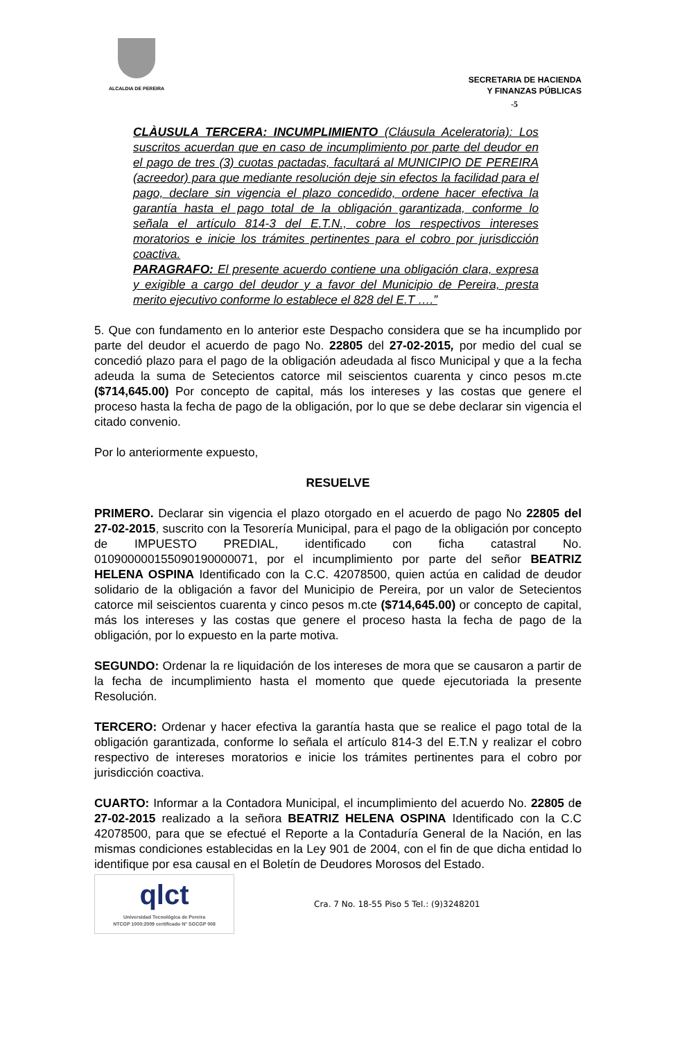ALCALDIA DE PEREIRA
SECRETARIA DE HACIENDA
Y FINANZAS PÚBLICAS
-5
CLÀUSULA TERCERA: INCUMPLIMIENTO (Cláusula Aceleratoria): Los suscritos acuerdan que en caso de incumplimiento por parte del deudor en el pago de tres (3) cuotas pactadas, facultará al MUNICIPIO DE PEREIRA (acreedor) para que mediante resolución deje sin efectos la facilidad para el pago, declare sin vigencia el plazo concedido, ordene hacer efectiva la garantía hasta el pago total de la obligación garantizada, conforme lo señala el artículo 814-3 del E.T.N., cobre los respectivos intereses moratorios e inicie los trámites pertinentes para el cobro por jurisdicción coactiva.
PARAGRAFO: El presente acuerdo contiene una obligación clara, expresa y exigible a cargo del deudor y a favor del Municipio de Pereira, presta merito ejecutivo conforme lo establece el 828 del E.T ….”
5. Que con fundamento en lo anterior este Despacho considera que se ha incumplido por parte del deudor el acuerdo de pago No. 22805 del 27-02-2015, por medio del cual se concedió plazo para el pago de la obligación adeudada al fisco Municipal y que a la fecha adeuda la suma de Setecientos catorce mil seiscientos cuarenta y cinco pesos m.cte ($714,645.00) Por concepto de capital, más los intereses y las costas que genere el proceso hasta la fecha de pago de la obligación, por lo que se debe declarar sin vigencia el citado convenio.
Por lo anteriormente expuesto,
RESUELVE
PRIMERO. Declarar sin vigencia el plazo otorgado en el acuerdo de pago No 22805 del 27-02-2015, suscrito con la Tesorería Municipal, para el pago de la obligación por concepto de IMPUESTO PREDIAL, identificado con ficha catastral No. 010900000155090190000071, por el incumplimiento por parte del señor BEATRIZ HELENA OSPINA Identificado con la C.C. 42078500, quien actúa en calidad de deudor solidario de la obligación a favor del Municipio de Pereira, por un valor de Setecientos catorce mil seiscientos cuarenta y cinco pesos m.cte ($714,645.00) or concepto de capital, más los intereses y las costas que genere el proceso hasta la fecha de pago de la obligación, por lo expuesto en la parte motiva.
SEGUNDO: Ordenar la re liquidación de los intereses de mora que se causaron a partir de la fecha de incumplimiento hasta el momento que quede ejecutoriada la presente Resolución.
TERCERO: Ordenar y hacer efectiva la garantía hasta que se realice el pago total de la obligación garantizada, conforme lo señala el artículo 814-3 del E.T.N y realizar el cobro respectivo de intereses moratorios e inicie los trámites pertinentes para el cobro por jurisdicción coactiva.
CUARTO: Informar a la Contadora Municipal, el incumplimiento del acuerdo No. 22805 de 27-02-2015 realizado a la señora BEATRIZ HELENA OSPINA Identificado con la C.C 42078500, para que se efectué el Reporte a la Contaduría General de la Nación, en las mismas condiciones establecidas en la Ley 901 de 2004, con el fin de que dicha entidad lo identifique por esa causal en el Boletín de Deudores Morosos del Estado.
qlct
Universidad Tecnológica de Pereira
NTCGP 1000:2009 certificado N° SGCGP 008
Cra. 7 No. 18-55 Piso 5 Tel.: (9)3248201